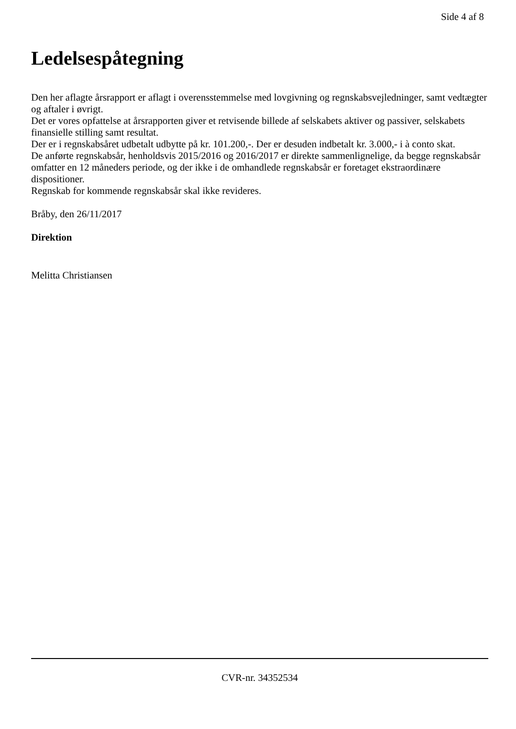Side 4 af 8
Ledelsespåtegning
Den her aflagte årsrapport er aflagt i overensstemmelse med lovgivning og regnskabsvejledninger, samt vedtægter og aftaler i øvrigt.
Det er vores opfattelse at årsrapporten giver et retvisende billede af selskabets aktiver og passiver, selskabets finansielle stilling samt resultat.
Der er i regnskabsåret udbetalt udbytte på kr. 101.200,-. Der er desuden indbetalt kr. 3.000,- i à conto skat.
De anførte regnskabsår, henholdsvis 2015/2016 og 2016/2017 er direkte sammenlignelige, da begge regnskabsår omfatter en 12 måneders periode, og der ikke i de omhandlede regnskabsår er foretaget ekstraordinære dispositioner.
Regnskab for kommende regnskabsår skal ikke revideres.
Bråby, den 26/11/2017
Direktion
Melitta Christiansen
CVR-nr. 34352534